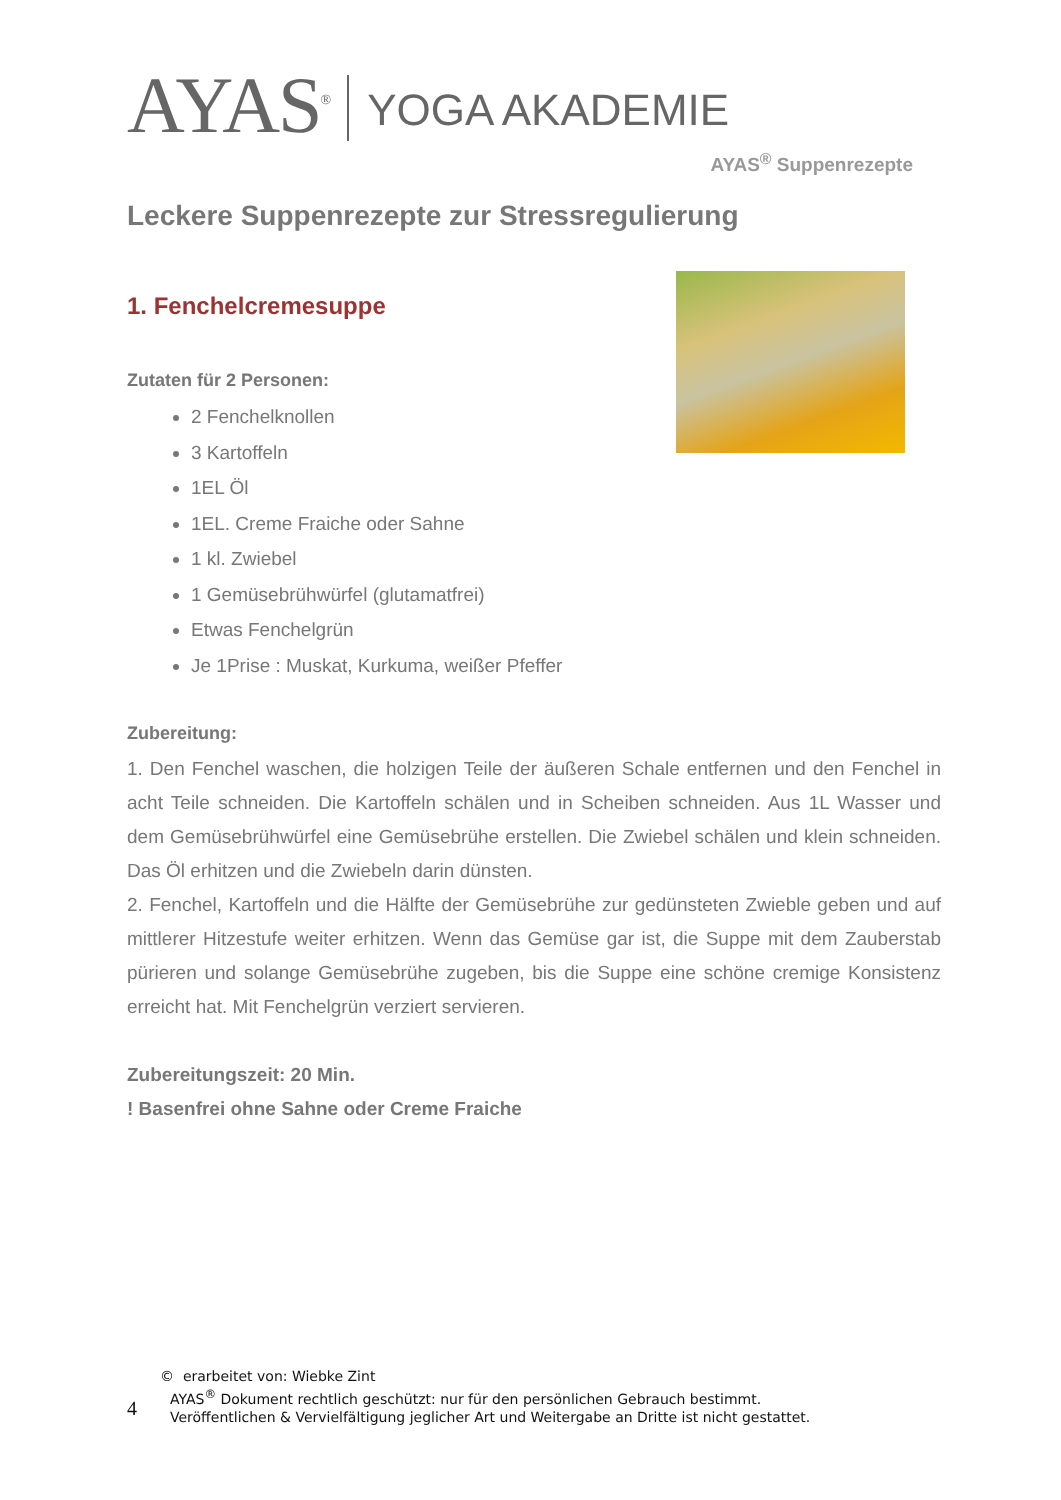AYAS<sup>®</sup>
YOGA AKADEMIE
AYAS<sup>®</sup> Suppenrezepte
Leckere Suppenrezepte zur Stressregulierung
1. Fenchelcremesuppe
Zutaten für 2 Personen:
2 Fenchelknollen
3 Kartoffeln
1EL Öl
1EL. Creme Fraiche oder Sahne
1 kl. Zwiebel
1 Gemüsebrühwürfel (glutamatfrei)
Etwas Fenchelgrün
Je 1Prise : Muskat, Kurkuma, weißer Pfeffer
Zubereitung:
1. Den Fenchel waschen, die holzigen Teile der äußeren Schale entfernen und den Fenchel in acht Teile schneiden. Die Kartoffeln schälen und in Scheiben schneiden. Aus 1L Wasser und dem Gemüsebrühwürfel eine Gemüsebrühe erstellen. Die Zwiebel schälen und klein schneiden. Das Öl erhitzen und die Zwiebeln darin dünsten.
2. Fenchel, Kartoffeln und die Hälfte der Gemüsebrühe zur gedünsteten Zwieble geben und auf mittlerer Hitzestufe weiter erhitzen. Wenn das Gemüse gar ist, die Suppe mit dem Zauberstab pürieren und solange Gemüsebrühe zugeben, bis die Suppe eine schöne cremige Konsistenz erreicht hat. Mit Fenchelgrün verziert servieren.
Zubereitungszeit: 20 Min.
! Basenfrei ohne Sahne oder Creme Fraiche
© erarbeitet von: Wiebke Zint
4
AYAS<sup>®</sup> Dokument rechtlich geschützt: nur für den persönlichen Gebrauch bestimmt.
Veröffentlichen & Vervielfältigung jeglicher Art und Weitergabe an Dritte ist nicht gestattet.